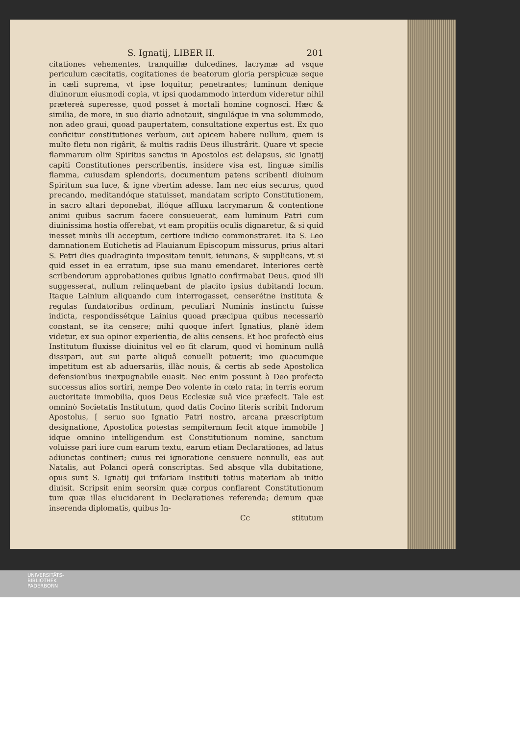S. Ignatij, LIBER II. 201
citationes vehementes, tranquillæ dulcedines, lacrymæ ad vsque periculum cæcitatis, cogitationes de beatorum gloria perspicuæ seque in cæli suprema, vt ipse loquitur, penetrantes; luminum denique diuinorum eiusmodi copia, vt ipsi quodammodo interdum videretur nihil prætereà superesse, quod posset à mortali homine cognosci. Hæc & similia, de more, in suo diario adnotauit, singuláque in vna solummodo, non adeo graui, quoad paupertatem, consultatione expertus est. Ex quo conficitur constitutiones verbum, aut apicem habere nullum, quem is multo fletu non rigârit, & multis radiis Deus illustrârit. Quare vt specie flammarum olim Spiritus sanctus in Apostolos est delapsus, sic Ignatij capiti Constitutiones perscribentis, insidere visa est, linguæ similis flamma, cuiusdam splendoris, documentum patens scribenti diuinum Spiritum sua luce, & igne vbertim adesse. Iam nec eius securus, quod precando, meditandóque statuisset, mandatam scripto Constitutionem, in sacro altari deponebat, illóque affluxu lacrymarum & contentione animi quibus sacrum facere consueuerat, eam luminum Patri cum diuinissima hostia offerebat, vt eam propitiis oculis dignaretur, & si quid inesset minùs illi acceptum, certiore indicio commonstraret. Ita S. Leo damnationem Eutichetis ad Flauianum Episcopum missurus, prius altari S. Petri dies quadraginta impositam tenuit, ieiunans, & supplicans, vt si quid esset in ea erratum, ipse sua manu emendaret. Interiores certè scribendorum approbationes quibus Ignatio confirmabat Deus, quod illi suggesserat, nullum relinquebant de placito ipsius dubitandi locum. Itaque Lainium aliquando cum interrogasset, censerétne instituta & regulas fundatoribus ordinum, peculiari Numinis instinctu fuisse indicta, respondissétque Lainius quoad præcipua quibus necessariò constant, se ita censere; mihi quoque infert Ignatius, planè idem videtur, ex sua opinor experientia, de aliis censens. Et hoc profectò eius Institutum fluxisse diuinitus vel eo fit clarum, quod vi hominum nullâ dissipari, aut sui parte aliquâ conuelli potuerit; imo quacumque impetitum est ab aduersariis, illàc nouis, & certis ab sede Apostolica defensionibus inexpugnabile euasit. Nec enim possunt à Deo profecta successus alios sortiri, nempe Deo volente in cœlo rata; in terris eorum auctoritate immobilia, quos Deus Ecclesiæ suâ vice præfecit. Tale est omninò Societatis Institutum, quod datis Cocino literis scribit Indorum Apostolus, [ seruo suo Ignatio Patri nostro, arcana præscriptum designatione, Apostolica potestas sempiternum fecit atque immobile ] idque omnino intelligendum est Constitutionum nomine, sanctum voluisse pari iure cum earum textu, earum etiam Declarationes, ad latus adiunctas contineri; cuius rei ignoratione censuere nonnulli, eas aut Natalis, aut Polanci operâ conscriptas. Sed absque vlla dubitatione, opus sunt S. Ignatij qui trifariam Instituti totius materiam ab initio diuisit. Scripsit enim seorsim quæ corpus conflarent Constitutionum tum quæ illas elucidarent in Declarationes referenda; demum quæ inserenda diplomatis, quibus In-
Cc stitutum
UNIVERSITÄTS-
BIBLIOTHEK
PADERBORN